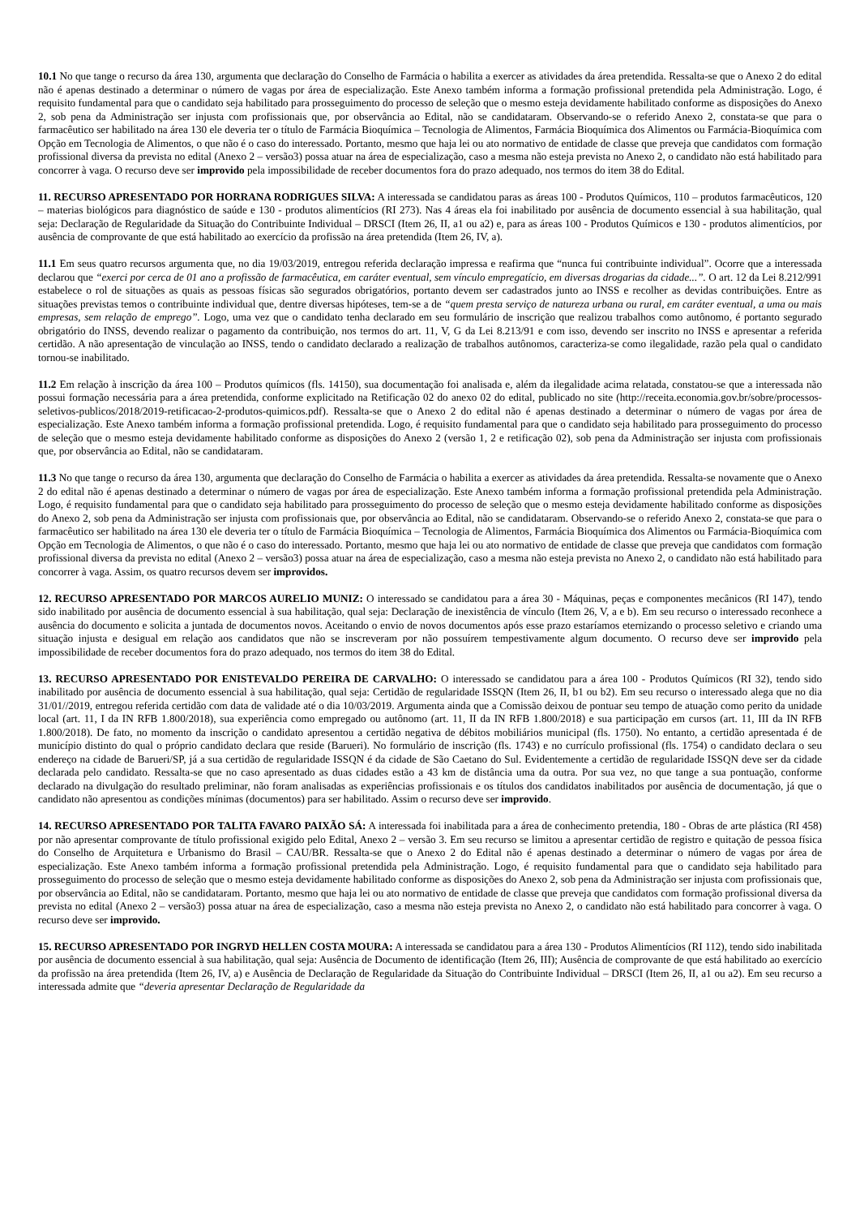10.1 No que tange o recurso da área 130, argumenta que declaração do Conselho de Farmácia o habilita a exercer as atividades da área pretendida. Ressalta-se que o Anexo 2 do edital não é apenas destinado a determinar o número de vagas por área de especialização. Este Anexo também informa a formação profissional pretendida pela Administração. Logo, é requisito fundamental para que o candidato seja habilitado para prosseguimento do processo de seleção que o mesmo esteja devidamente habilitado conforme as disposições do Anexo 2, sob pena da Administração ser injusta com profissionais que, por observância ao Edital, não se candidataram. Observando-se o referido Anexo 2, constata-se que para o farmacêutico ser habilitado na área 130 ele deveria ter o título de Farmácia Bioquímica – Tecnologia de Alimentos, Farmácia Bioquímica dos Alimentos ou Farmácia-Bioquímica com Opção em Tecnologia de Alimentos, o que não é o caso do interessado. Portanto, mesmo que haja lei ou ato normativo de entidade de classe que preveja que candidatos com formação profissional diversa da prevista no edital (Anexo 2 – versão3) possa atuar na área de especialização, caso a mesma não esteja prevista no Anexo 2, o candidato não está habilitado para concorrer à vaga. O recurso deve ser improvido pela impossibilidade de receber documentos fora do prazo adequado, nos termos do item 38 do Edital.
11. RECURSO APRESENTADO POR HORRANA RODRIGUES SILVA: A interessada se candidatou paras as áreas 100 - Produtos Químicos, 110 – produtos farmacêuticos, 120 – materias biológicos para diagnóstico de saúde e 130 - produtos alimentícios (RI 273). Nas 4 áreas ela foi inabilitado por ausência de documento essencial à sua habilitação, qual seja: Declaração de Regularidade da Situação do Contribuinte Individual – DRSCI (Item 26, II, a1 ou a2) e, para as áreas 100 - Produtos Químicos e 130 - produtos alimentícios, por ausência de comprovante de que está habilitado ao exercício da profissão na área pretendida (Item 26, IV, a).
11.1 Em seus quatro recursos argumenta que, no dia 19/03/2019, entregou referida declaração impressa e reafirma que “nunca fui contribuinte individual”. Ocorre que a interessada declarou que “exerci por cerca de 01 ano a profissão de farmacêutica, em caráter eventual, sem vínculo empregatício, em diversas drogarias da cidade...”. O art. 12 da Lei 8.212/991 estabelece o rol de situações as quais as pessoas físicas são segurados obrigatórios, portanto devem ser cadastrados junto ao INSS e recolher as devidas contribuições. Entre as situações previstas temos o contribuinte individual que, dentre diversas hipóteses, tem-se a de “quem presta serviço de natureza urbana ou rural, em caráter eventual, a uma ou mais empresas, sem relação de emprego”. Logo, uma vez que o candidato tenha declarado em seu formulário de inscrição que realizou trabalhos como autônomo, é portanto segurado obrigatório do INSS, devendo realizar o pagamento da contribuição, nos termos do art. 11, V, G da Lei 8.213/91 e com isso, devendo ser inscrito no INSS e apresentar a referida certidão. A não apresentação de vinculação ao INSS, tendo o candidato declarado a realização de trabalhos autônomos, caracteriza-se como ilegalidade, razão pela qual o candidato tornou-se inabilitado.
11.2 Em relação à inscrição da área 100 – Produtos químicos (fls. 14150), sua documentação foi analisada e, além da ilegalidade acima relatada, constatou-se que a interessada não possui formação necessária para a área pretendida, conforme explicitado na Retificação 02 do anexo 02 do edital, publicado no site (http://receita.economia.gov.br/sobre/processos-seletivos-publicos/2018/2019-retificacao-2-produtos-quimicos.pdf). Ressalta-se que o Anexo 2 do edital não é apenas destinado a determinar o número de vagas por área de especialização. Este Anexo também informa a formação profissional pretendida. Logo, é requisito fundamental para que o candidato seja habilitado para prosseguimento do processo de seleção que o mesmo esteja devidamente habilitado conforme as disposições do Anexo 2 (versão 1, 2 e retificação 02), sob pena da Administração ser injusta com profissionais que, por observância ao Edital, não se candidataram.
11.3 No que tange o recurso da área 130, argumenta que declaração do Conselho de Farmácia o habilita a exercer as atividades da área pretendida. Ressalta-se novamente que o Anexo 2 do edital não é apenas destinado a determinar o número de vagas por área de especialização. Este Anexo também informa a formação profissional pretendida pela Administração. Logo, é requisito fundamental para que o candidato seja habilitado para prosseguimento do processo de seleção que o mesmo esteja devidamente habilitado conforme as disposições do Anexo 2, sob pena da Administração ser injusta com profissionais que, por observância ao Edital, não se candidataram. Observando-se o referido Anexo 2, constata-se que para o farmacêutico ser habilitado na área 130 ele deveria ter o título de Farmácia Bioquímica – Tecnologia de Alimentos, Farmácia Bioquímica dos Alimentos ou Farmácia-Bioquímica com Opção em Tecnologia de Alimentos, o que não é o caso do interessado. Portanto, mesmo que haja lei ou ato normativo de entidade de classe que preveja que candidatos com formação profissional diversa da prevista no edital (Anexo 2 – versão3) possa atuar na área de especialização, caso a mesma não esteja prevista no Anexo 2, o candidato não está habilitado para concorrer à vaga. Assim, os quatro recursos devem ser improvidos.
12. RECURSO APRESENTADO POR MARCOS AURELIO MUNIZ: O interessado se candidatou para a área 30 - Máquinas, peças e componentes mecânicos (RI 147), tendo sido inabilitado por ausência de documento essencial à sua habilitação, qual seja: Declaração de inexistência de vínculo (Item 26, V, a e b). Em seu recurso o interessado reconhece a ausência do documento e solicita a juntada de documentos novos. Aceitando o envio de novos documentos após esse prazo estaríamos eternizando o processo seletivo e criando uma situação injusta e desigual em relação aos candidatos que não se inscreveram por não possuírem tempestivamente algum documento. O recurso deve ser improvido pela impossibilidade de receber documentos fora do prazo adequado, nos termos do item 38 do Edital.
13. RECURSO APRESENTADO POR ENISTEVALDO PEREIRA DE CARVALHO: O interessado se candidatou para a área 100 - Produtos Químicos (RI 32), tendo sido inabilitado por ausência de documento essencial à sua habilitação, qual seja: Certidão de regularidade ISSQN (Item 26, II, b1 ou b2). Em seu recurso o interessado alega que no dia 31/01//2019, entregou referida certidão com data de validade até o dia 10/03/2019. Argumenta ainda que a Comissão deixou de pontuar seu tempo de atuação como perito da unidade local (art. 11, I da IN RFB 1.800/2018), sua experiência como empregado ou autônomo (art. 11, II da IN RFB 1.800/2018) e sua participação em cursos (art. 11, III da IN RFB 1.800/2018). De fato, no momento da inscrição o candidato apresentou a certidão negativa de débitos mobiliários municipal (fls. 1750). No entanto, a certidão apresentada é de município distinto do qual o próprio candidato declara que reside (Barueri). No formulário de inscrição (fls. 1743) e no currículo profissional (fls. 1754) o candidato declara o seu endereço na cidade de Barueri/SP, já a sua certidão de regularidade ISSQN é da cidade de São Caetano do Sul. Evidentemente a certidão de regularidade ISSQN deve ser da cidade declarada pelo candidato. Ressalta-se que no caso apresentado as duas cidades estão a 43 km de distância uma da outra. Por sua vez, no que tange a sua pontuação, conforme declarado na divulgação do resultado preliminar, não foram analisadas as experiências profissionais e os títulos dos candidatos inabilitados por ausência de documentação, já que o candidato não apresentou as condições mínimas (documentos) para ser habilitado. Assim o recurso deve ser improvido.
14. RECURSO APRESENTADO POR TALITA FAVARO PAIXÃO SÁ: A interessada foi inabilitada para a área de conhecimento pretendia, 180 - Obras de arte plástica (RI 458) por não apresentar comprovante de título profissional exigido pelo Edital, Anexo 2 – versão 3. Em seu recurso se limitou a apresentar certidão de registro e quitação de pessoa física do Conselho de Arquitetura e Urbanismo do Brasil – CAU/BR. Ressalta-se que o Anexo 2 do Edital não é apenas destinado a determinar o número de vagas por área de especialização. Este Anexo também informa a formação profissional pretendida pela Administração. Logo, é requisito fundamental para que o candidato seja habilitado para prosseguimento do processo de seleção que o mesmo esteja devidamente habilitado conforme as disposições do Anexo 2, sob pena da Administração ser injusta com profissionais que, por observância ao Edital, não se candidataram. Portanto, mesmo que haja lei ou ato normativo de entidade de classe que preveja que candidatos com formação profissional diversa da prevista no edital (Anexo 2 – versão3) possa atuar na área de especialização, caso a mesma não esteja prevista no Anexo 2, o candidato não está habilitado para concorrer à vaga. O recurso deve ser improvido.
15. RECURSO APRESENTADO POR INGRYD HELLEN COSTA MOURA: A interessada se candidatou para a área 130 - Produtos Alimentícios (RI 112), tendo sido inabilitada por ausência de documento essencial à sua habilitação, qual seja: Ausência de Documento de identificação (Item 26, III); Ausência de comprovante de que está habilitado ao exercício da profissão na área pretendida (Item 26, IV, a) e Ausência de Declaração de Regularidade da Situação do Contribuinte Individual – DRSCI (Item 26, II, a1 ou a2). Em seu recurso a interessada admite que “deveria apresentar Declaração de Regularidade da